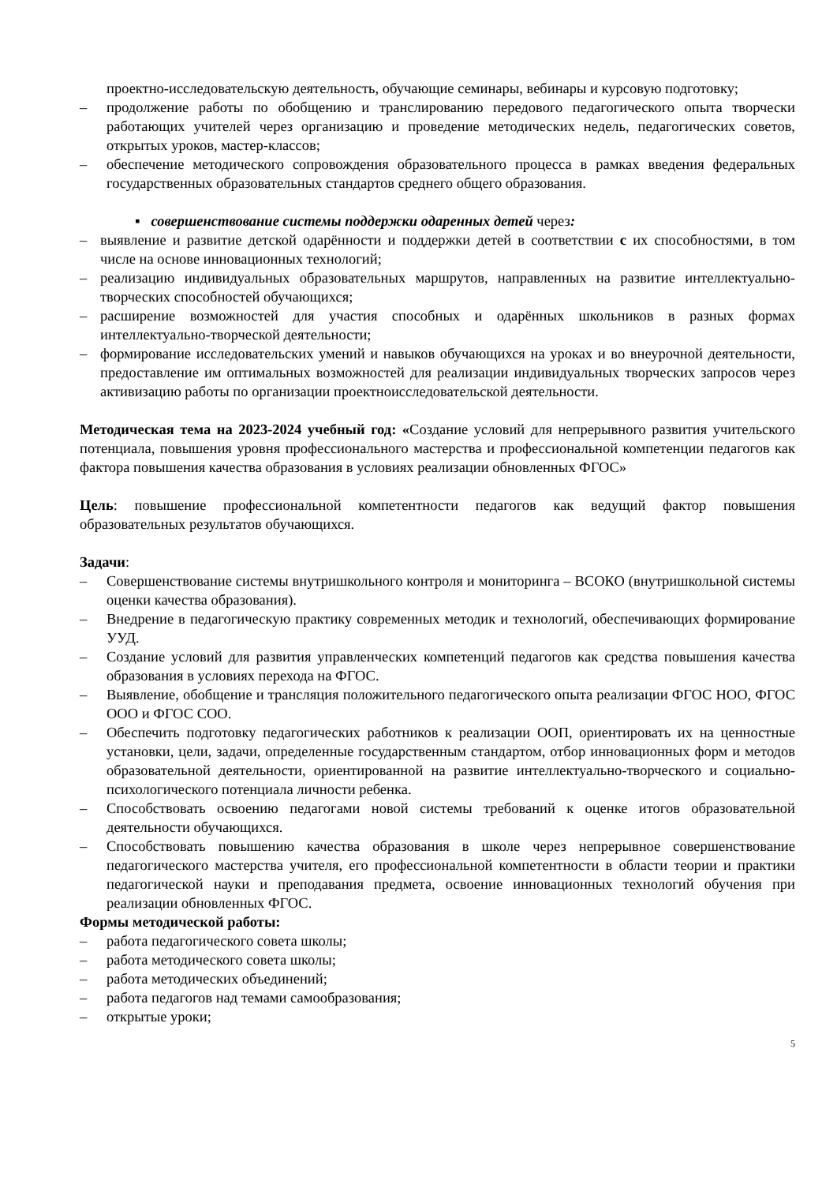проектно-исследовательскую деятельность, обучающие семинары, вебинары и курсовую подготовку;
– продолжение работы по обобщению и транслированию передового педагогического опыта творчески работающих учителей через организацию и проведение методических недель, педагогических советов, открытых уроков, мастер-классов;
– обеспечение методического сопровождения образовательного процесса в рамках введения федеральных государственных образовательных стандартов среднего общего образования.
▪ совершенствование системы поддержки одаренных детей через:
– выявление и развитие детской одарённости и поддержки детей в соответствии с их способностями, в том числе на основе инновационных технологий;
– реализацию индивидуальных образовательных маршрутов, направленных на развитие интеллектуально-творческих способностей обучающихся;
– расширение возможностей для участия способных и одарённых школьников в разных формах интеллектуально-творческой деятельности;
– формирование исследовательских умений и навыков обучающихся на уроках и во внеурочной деятельности, предоставление им оптимальных возможностей для реализации индивидуальных творческих запросов через активизацию работы по организации проектноисследовательской деятельности.
Методическая тема на 2023-2024 учебный год: «Создание условий для непрерывного развития учительского потенциала, повышения уровня профессионального мастерства и профессиональной компетенции педагогов как фактора повышения качества образования в условиях реализации обновленных ФГОС»
Цель: повышение профессиональной компетентности педагогов как ведущий фактор повышения образовательных результатов обучающихся.
Задачи:
– Совершенствование системы внутришкольного контроля и мониторинга – ВСОКО (внутришкольной системы оценки качества образования).
– Внедрение в педагогическую практику современных методик и технологий, обеспечивающих формирование УУД.
– Создание условий для развития управленческих компетенций педагогов как средства повышения качества образования в условиях перехода на ФГОС.
– Выявление, обобщение и трансляция положительного педагогического опыта реализации ФГОС НОО, ФГОС ООО и ФГОС СОО.
– Обеспечить подготовку педагогических работников к реализации ООП, ориентировать их на ценностные установки, цели, задачи, определенные государственным стандартом, отбор инновационных форм и методов образовательной деятельности, ориентированной на развитие интеллектуально-творческого и социально- психологического потенциала личности ребенка.
– Способствовать освоению педагогами новой системы требований к оценке итогов образовательной деятельности обучающихся.
– Способствовать повышению качества образования в школе через непрерывное совершенствование педагогического мастерства учителя, его профессиональной компетентности в области теории и практики педагогической науки и преподавания предмета, освоение инновационных технологий обучения при реализации обновленных ФГОС.
Формы методической работы:
– работа педагогического совета школы;
– работа методического совета школы;
– работа методических объединений;
– работа педагогов над темами самообразования;
– открытые уроки;
5